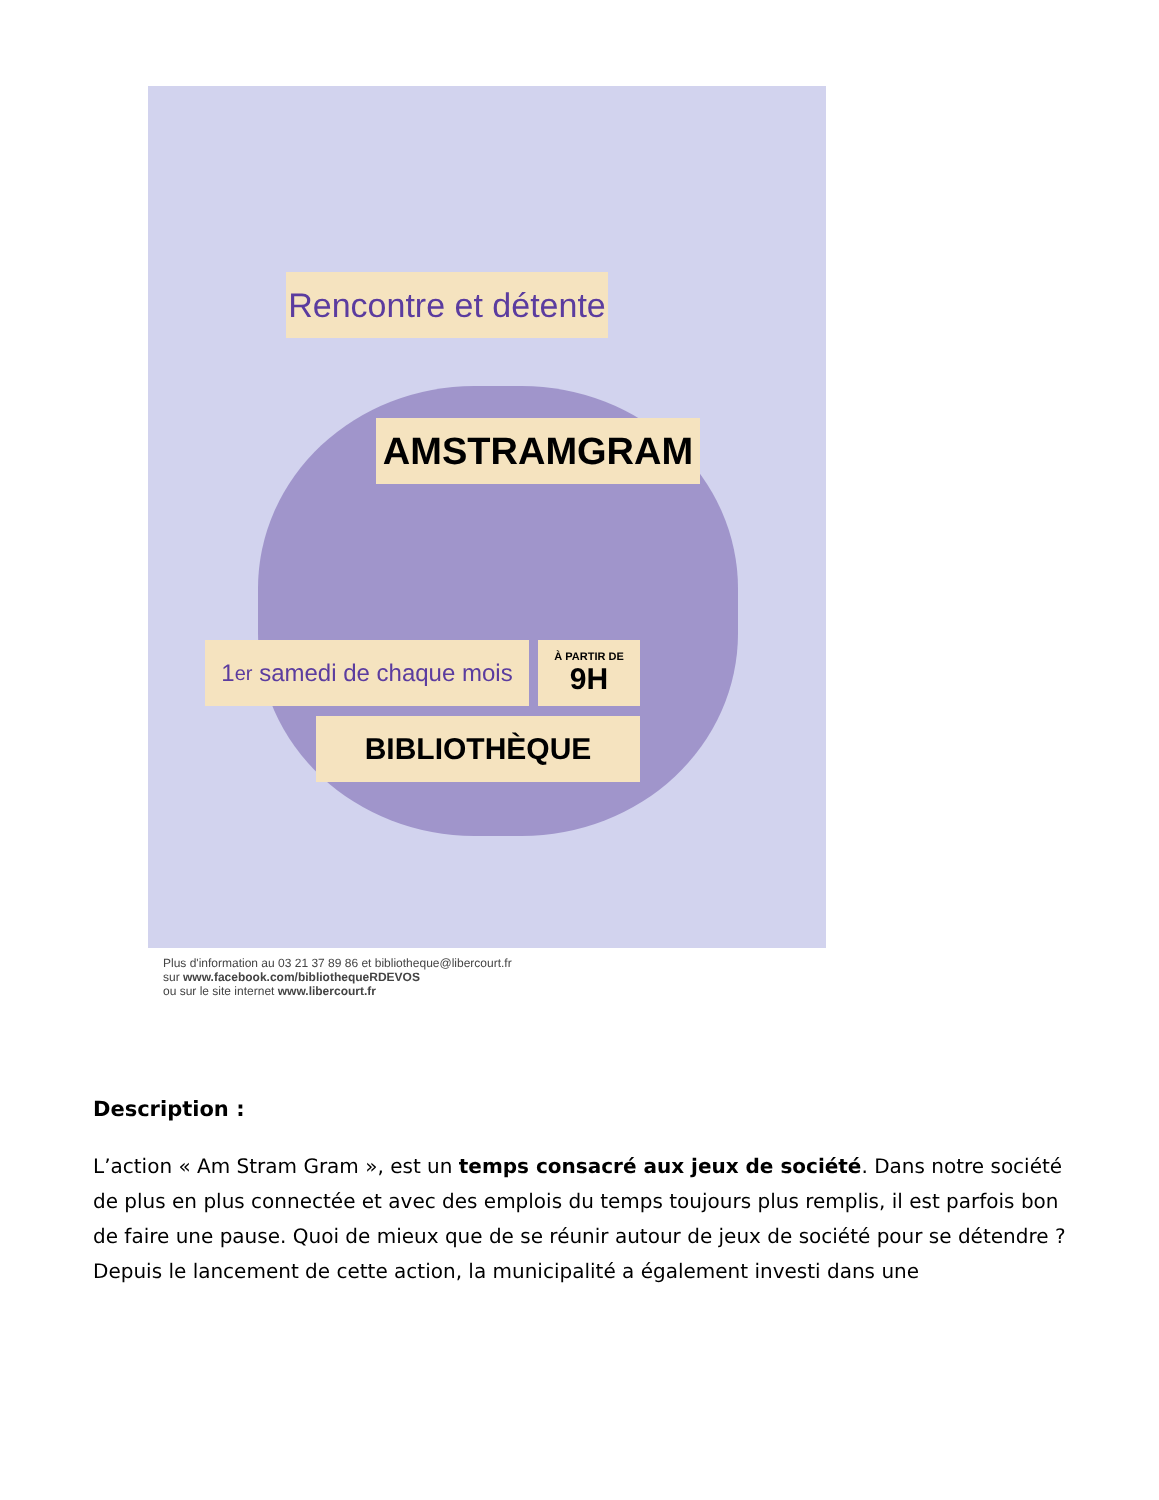Rencontre et détente
AMSTRAMGRAM
1<sup>er</sup> samedi de chaque mois
À PARTIR DE
9H
BIBLIOTHÈQUE
Plus d'information au 03 21 37 89 86 et bibliotheque@libercourt.fr
sur www.facebook.com/bibliothequeRDEVOS
ou sur le site internet www.libercourt.fr
Description :
L’action « Am Stram Gram », est un temps consacré aux jeux de société. Dans notre société de plus en plus connectée et avec des emplois du temps toujours plus remplis, il est parfois bon de faire une pause. Quoi de mieux que de se réunir autour de jeux de société pour se détendre ?
Depuis le lancement de cette action, la municipalité a également investi dans une